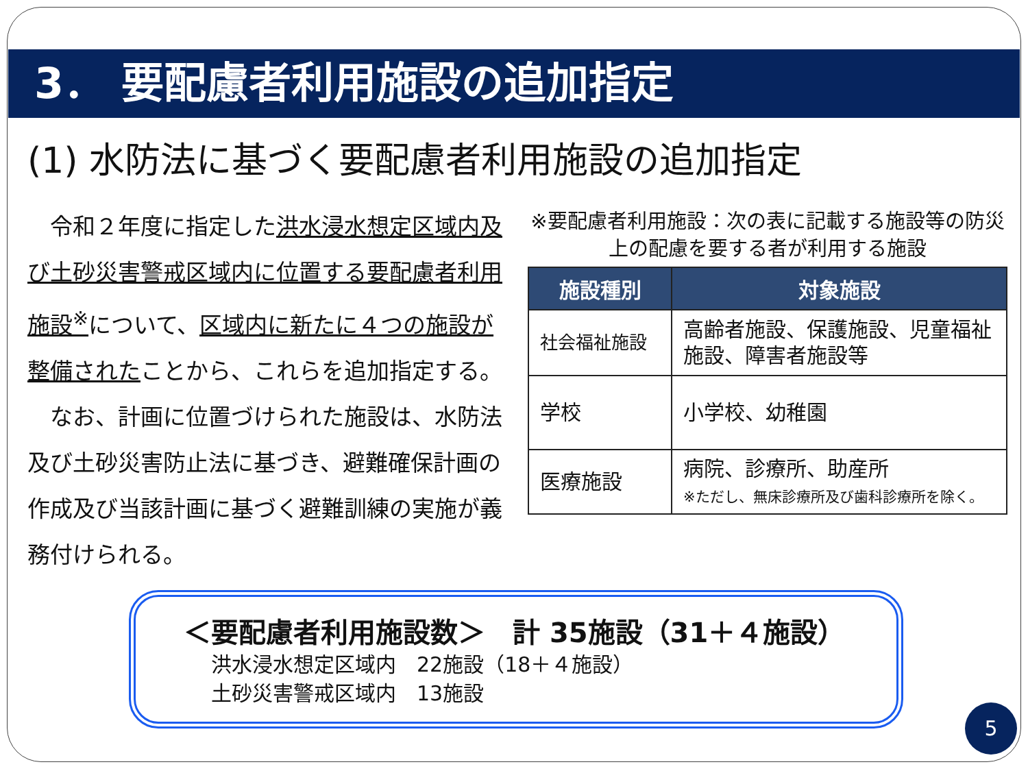3． 要配慮者利用施設の追加指定
(1) 水防法に基づく要配慮者利用施設の追加指定
　令和２年度に指定した洪水浸水想定区域内及び土砂災害警戒区域内に位置する要配慮者利用施設<sup>※</sup>について、区域内に新たに４つの施設が整備されたことから、これらを追加指定する。
　なお、計画に位置づけられた施設は、水防法及び土砂災害防止法に基づき、避難確保計画の作成及び当該計画に基づく避難訓練の実施が義務付けられる。
※要配慮者利用施設：次の表に記載する施設等の防災上の配慮を要する者が利用する施設
| 施設種別 | 対象施設 |
| --- | --- |
| 社会福祉施設 | 高齢者施設、保護施設、児童福祉施設、障害者施設等 |
| 学校 | 小学校、幼稚園 |
| 医療施設 | 病院、診療所、助産所 ※ただし、無床診療所及び歯科診療所を除く。 |
＜要配慮者利用施設数＞　計 35施設（31＋４施設）
洪水浸水想定区域内　22施設（18＋４施設）
土砂災害警戒区域内　13施設
5